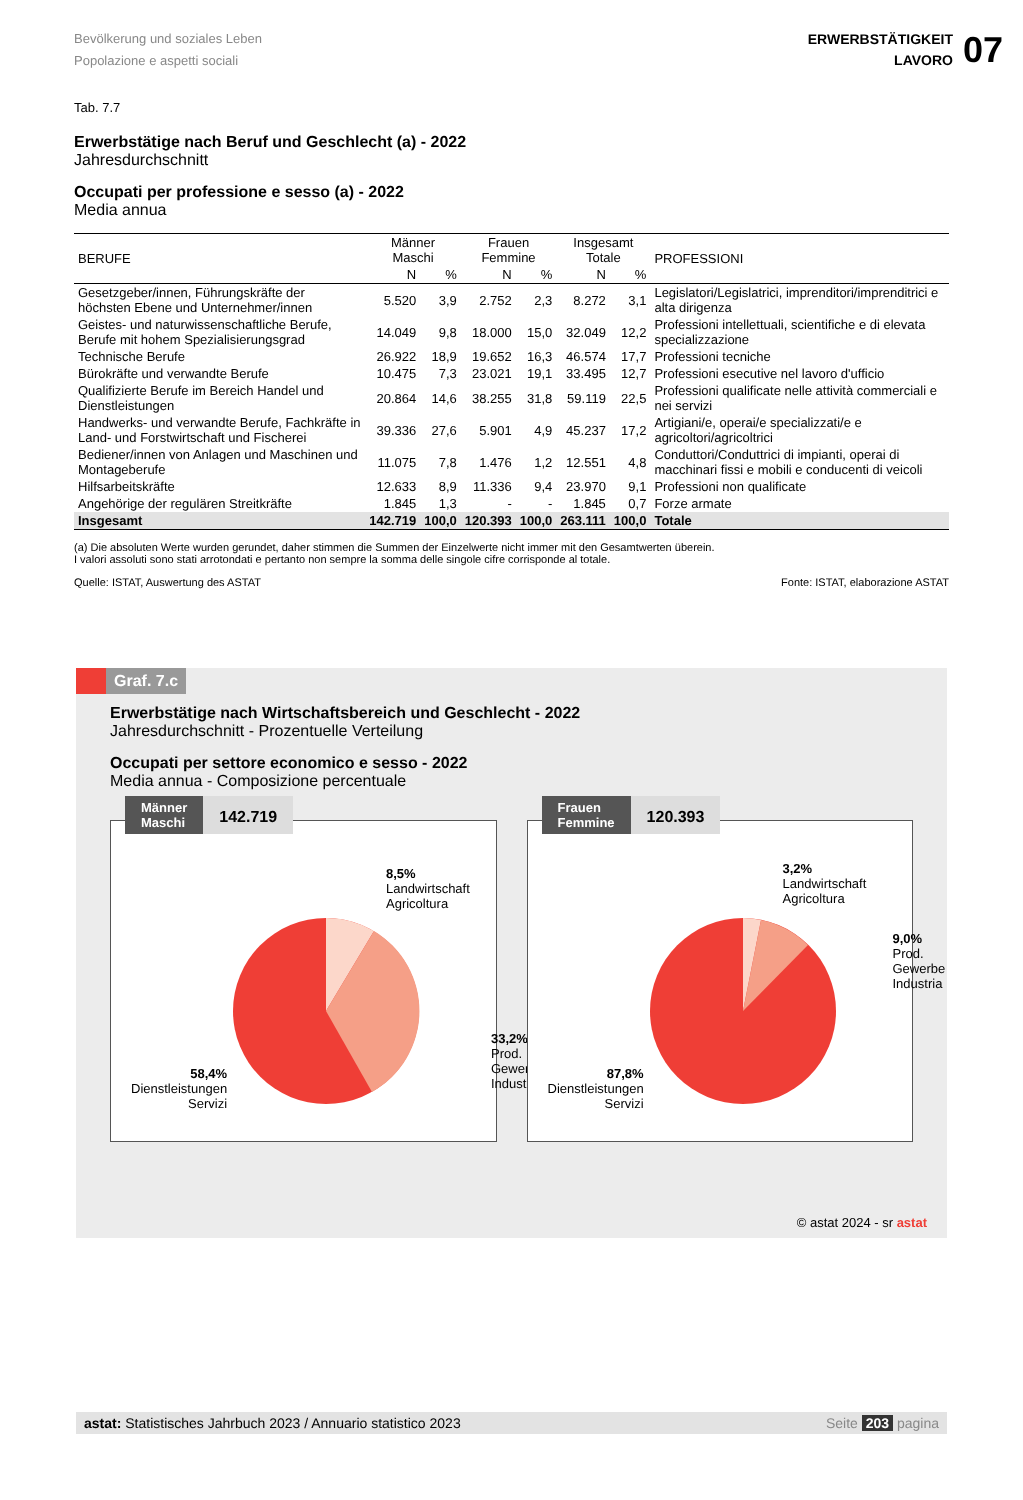Bevölkerung und soziales Leben
Popolazione e aspetti sociali
ERWERBSTÄTIGKEIT
LAVORO
07
Tab. 7.7
Erwerbstätige nach Beruf und Geschlecht (a) - 2022
Jahresdurchschnitt
Occupati per professione e sesso (a) - 2022
Media annua
| BERUFE | Männer Maschi | | Frauen Femmine | | Insgesamt Totale | | PROFESSIONI |
| --- | --- | --- | --- | --- | --- | --- | --- |
| | N | % | N | % | N | % | |
| Gesetzgeber/innen, Führungskräfte der höchsten Ebene und Unternehmer/innen | 5.520 | 3,9 | 2.752 | 2,3 | 8.272 | 3,1 | Legislatori/Legislatrici, imprenditori/imprenditrici e alta dirigenza |
| Geistes- und naturwissenschaftliche Berufe, Berufe mit hohem Spezialisierungsgrad | 14.049 | 9,8 | 18.000 | 15,0 | 32.049 | 12,2 | Professioni intellettuali, scientifiche e di elevata specializzazione |
| Technische Berufe | 26.922 | 18,9 | 19.652 | 16,3 | 46.574 | 17,7 | Professioni tecniche |
| Bürokräfte und verwandte Berufe | 10.475 | 7,3 | 23.021 | 19,1 | 33.495 | 12,7 | Professioni esecutive nel lavoro d'ufficio |
| Qualifizierte Berufe im Bereich Handel und Dienstleistungen | 20.864 | 14,6 | 38.255 | 31,8 | 59.119 | 22,5 | Professioni qualificate nelle attività commerciali e nei servizi |
| Handwerks- und verwandte Berufe, Fachkräfte in Land- und Forstwirtschaft und Fischerei | 39.336 | 27,6 | 5.901 | 4,9 | 45.237 | 17,2 | Artigiani/e, operai/e specializzati/e e agricoltori/agricoltrici |
| Bediener/innen von Anlagen und Maschinen und Montageberufe | 11.075 | 7,8 | 1.476 | 1,2 | 12.551 | 4,8 | Conduttori/Conduttrici di impianti, operai di macchinari fissi e mobili e conducenti di veicoli |
| Hilfsarbeitskräfte | 12.633 | 8,9 | 11.336 | 9,4 | 23.970 | 9,1 | Professioni non qualificate |
| Angehörige der regulären Streitkräfte | 1.845 | 1,3 | - | - | 1.845 | 0,7 | Forze armate |
| Insgesamt | 142.719 | 100,0 | 120.393 | 100,0 | 263.111 | 100,0 | Totale |
(a) Die absoluten Werte wurden gerundet, daher stimmen die Summen der Einzelwerte nicht immer mit den Gesamtwerten überein.
I valori assoluti sono stati arrotondati e pertanto non sempre la somma delle singole cifre corrisponde al totale.
Quelle: ISTAT, Auswertung des ASTAT Fonte: ISTAT, elaborazione ASTAT
Graf. 7.c
Erwerbstätige nach Wirtschaftsbereich und Geschlecht - 2022
Jahresdurchschnitt - Prozentuelle Verteilung
Occupati per settore economico e sesso - 2022
Media annua - Composizione percentuale
Männer
Maschi
142.719
8,5%
Landwirtschaft
Agricoltura
33,2%
Prod. Gewerbe
Industria
58,4%
Dienstleistungen
Servizi
Frauen
Femmine
120.393
3,2%
Landwirtschaft
Agricoltura
9,0%
Prod. Gewerbe
Industria
87,8%
Dienstleistungen
Servizi
© astat 2024 - sr astat
astat: Statistisches Jahrbuch 2023 / Annuario statistico 2023 Seite 203 pagina